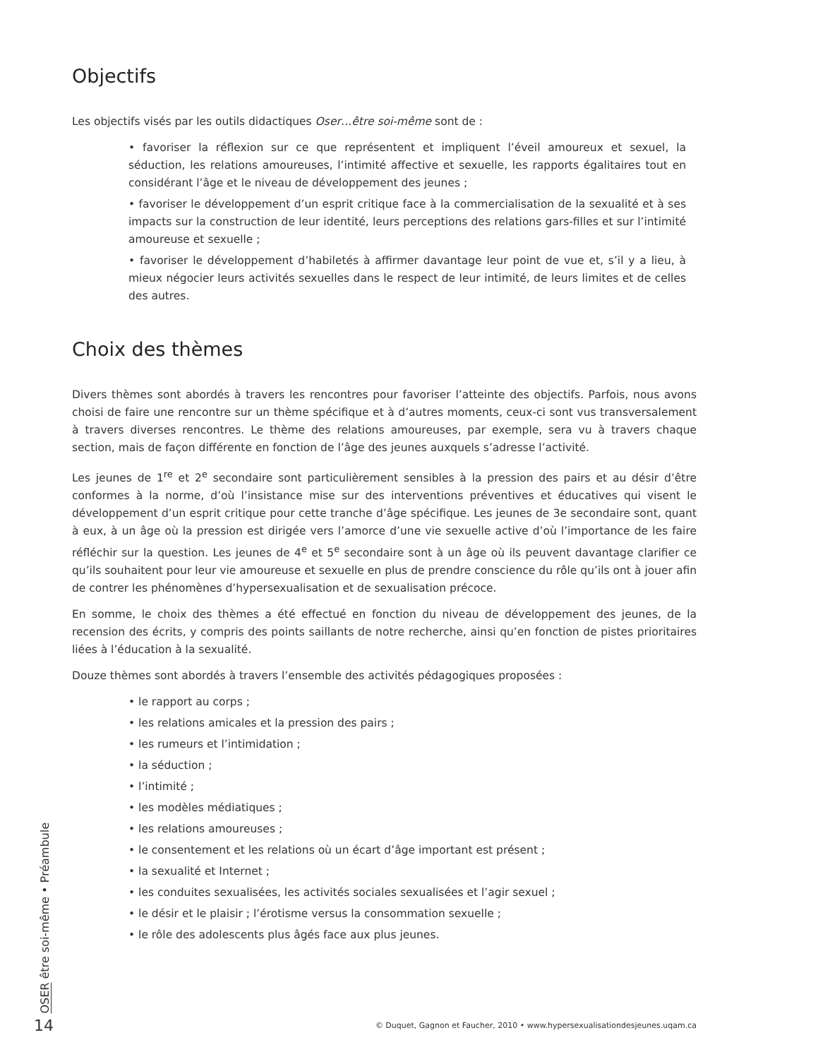Objectifs
Les objectifs visés par les outils didactiques Oser…être soi-même sont de :
• favoriser la réflexion sur ce que représentent et impliquent l’éveil amoureux et sexuel, la séduction, les relations amoureuses, l’intimité affective et sexuelle, les rapports égalitaires tout en considérant l’âge et le niveau de développement des jeunes ;
• favoriser le développement d’un esprit critique face à la commercialisation de la sexualité et à ses impacts sur la construction de leur identité, leurs perceptions des relations gars-filles et sur l’intimité amoureuse et sexuelle ;
• favoriser le développement d’habiletés à affirmer davantage leur point de vue et, s’il y a lieu, à mieux négocier leurs activités sexuelles dans le respect de leur intimité, de leurs limites et de celles des autres.
Choix des thèmes
Divers thèmes sont abordés à travers les rencontres pour favoriser l’atteinte des objectifs. Parfois, nous avons choisi de faire une rencontre sur un thème spécifique et à d’autres moments, ceux-ci sont vus transversalement à travers diverses rencontres. Le thème des relations amoureuses, par exemple, sera vu à travers chaque section, mais de façon différente en fonction de l’âge des jeunes auxquels s’adresse l’activité.
Les jeunes de 1<sup>re</sup> et 2<sup>e</sup> secondaire sont particulièrement sensibles à la pression des pairs et au désir d’être conformes à la norme, d’où l’insistance mise sur des interventions préventives et éducatives qui visent le développement d’un esprit critique pour cette tranche d’âge spécifique. Les jeunes de 3e secondaire sont, quant à eux, à un âge où la pression est dirigée vers l’amorce d’une vie sexuelle active d’où l’importance de les faire réfléchir sur la question. Les jeunes de 4<sup>e</sup> et 5<sup>e</sup> secondaire sont à un âge où ils peuvent davantage clarifier ce qu’ils souhaitent pour leur vie amoureuse et sexuelle en plus de prendre conscience du rôle qu’ils ont à jouer afin de contrer les phénomènes d’hypersexualisation et de sexualisation précoce.
En somme, le choix des thèmes a été effectué en fonction du niveau de développement des jeunes, de la recension des écrits, y compris des points saillants de notre recherche, ainsi qu’en fonction de pistes prioritaires liées à l’éducation à la sexualité.
Douze thèmes sont abordés à travers l’ensemble des activités pédagogiques proposées :
• le rapport au corps ;
• les relations amicales et la pression des pairs ;
• les rumeurs et l’intimidation ;
• la séduction ;
• l’intimité ;
• les modèles médiatiques ;
• les relations amoureuses ;
• le consentement et les relations où un écart d’âge important est présent ;
• la sexualité et Internet ;
• les conduites sexualisées, les activités sociales sexualisées et l’agir sexuel ;
• le désir et le plaisir ; l’érotisme versus la consommation sexuelle ;
• le rôle des adolescents plus âgés face aux plus jeunes.
OSER être soi-même • Préambule
14
© Duquet, Gagnon et Faucher, 2010 • www.hypersexualisationdesjeunes.uqam.ca